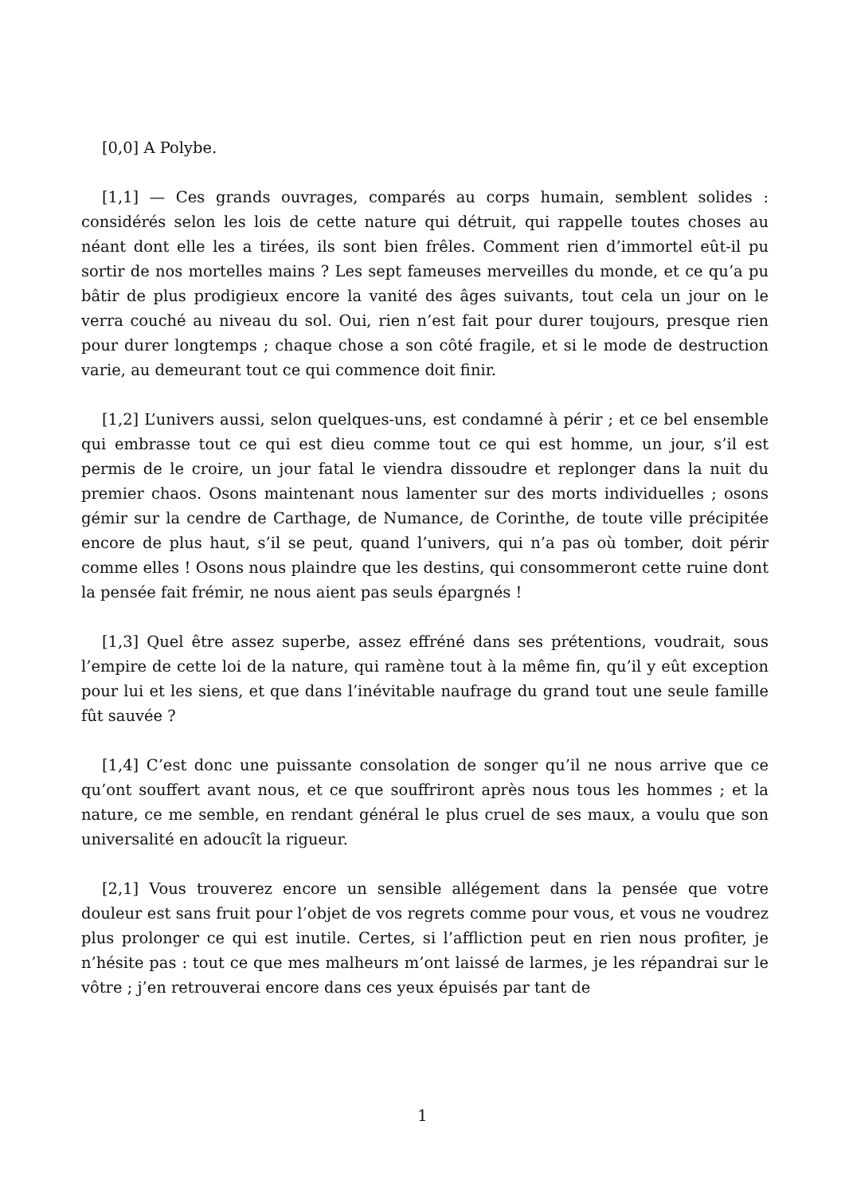[0,0] A Polybe.
[1,1] — Ces grands ouvrages, comparés au corps humain, semblent solides : considérés selon les lois de cette nature qui détruit, qui rappelle toutes choses au néant dont elle les a tirées, ils sont bien frêles. Comment rien d’immortel eût-il pu sortir de nos mortelles mains ? Les sept fameuses merveilles du monde, et ce qu’a pu bâtir de plus prodigieux encore la vanité des âges suivants, tout cela un jour on le verra couché au niveau du sol. Oui, rien n’est fait pour durer toujours, presque rien pour durer longtemps ; chaque chose a son côté fragile, et si le mode de destruction varie, au demeurant tout ce qui commence doit finir.
[1,2] L’univers aussi, selon quelques-uns, est condamné à périr ; et ce bel ensemble qui embrasse tout ce qui est dieu comme tout ce qui est homme, un jour, s’il est permis de le croire, un jour fatal le viendra dissoudre et replonger dans la nuit du premier chaos. Osons maintenant nous lamenter sur des morts individuelles ; osons gémir sur la cendre de Carthage, de Numance, de Corinthe, de toute ville précipitée encore de plus haut, s’il se peut, quand l’univers, qui n’a pas où tomber, doit périr comme elles ! Osons nous plaindre que les destins, qui consommeront cette ruine dont la pensée fait frémir, ne nous aient pas seuls épargnés !
[1,3] Quel être assez superbe, assez effréné dans ses prétentions, voudrait, sous l’empire de cette loi de la nature, qui ramène tout à la même fin, qu’il y eût exception pour lui et les siens, et que dans l’inévitable naufrage du grand tout une seule famille fût sauvée ?
[1,4] C’est donc une puissante consolation de songer qu’il ne nous arrive que ce qu’ont souffert avant nous, et ce que souffriront après nous tous les hommes ; et la nature, ce me semble, en rendant général le plus cruel de ses maux, a voulu que son universalité en adoucît la rigueur.
[2,1] Vous trouverez encore un sensible allégement dans la pensée que votre douleur est sans fruit pour l’objet de vos regrets comme pour vous, et vous ne voudrez plus prolonger ce qui est inutile. Certes, si l’affliction peut en rien nous profiter, je n’hésite pas : tout ce que mes malheurs m’ont laissé de larmes, je les répandrai sur le vôtre ; j’en retrouverai encore dans ces yeux épuisés par tant de
1